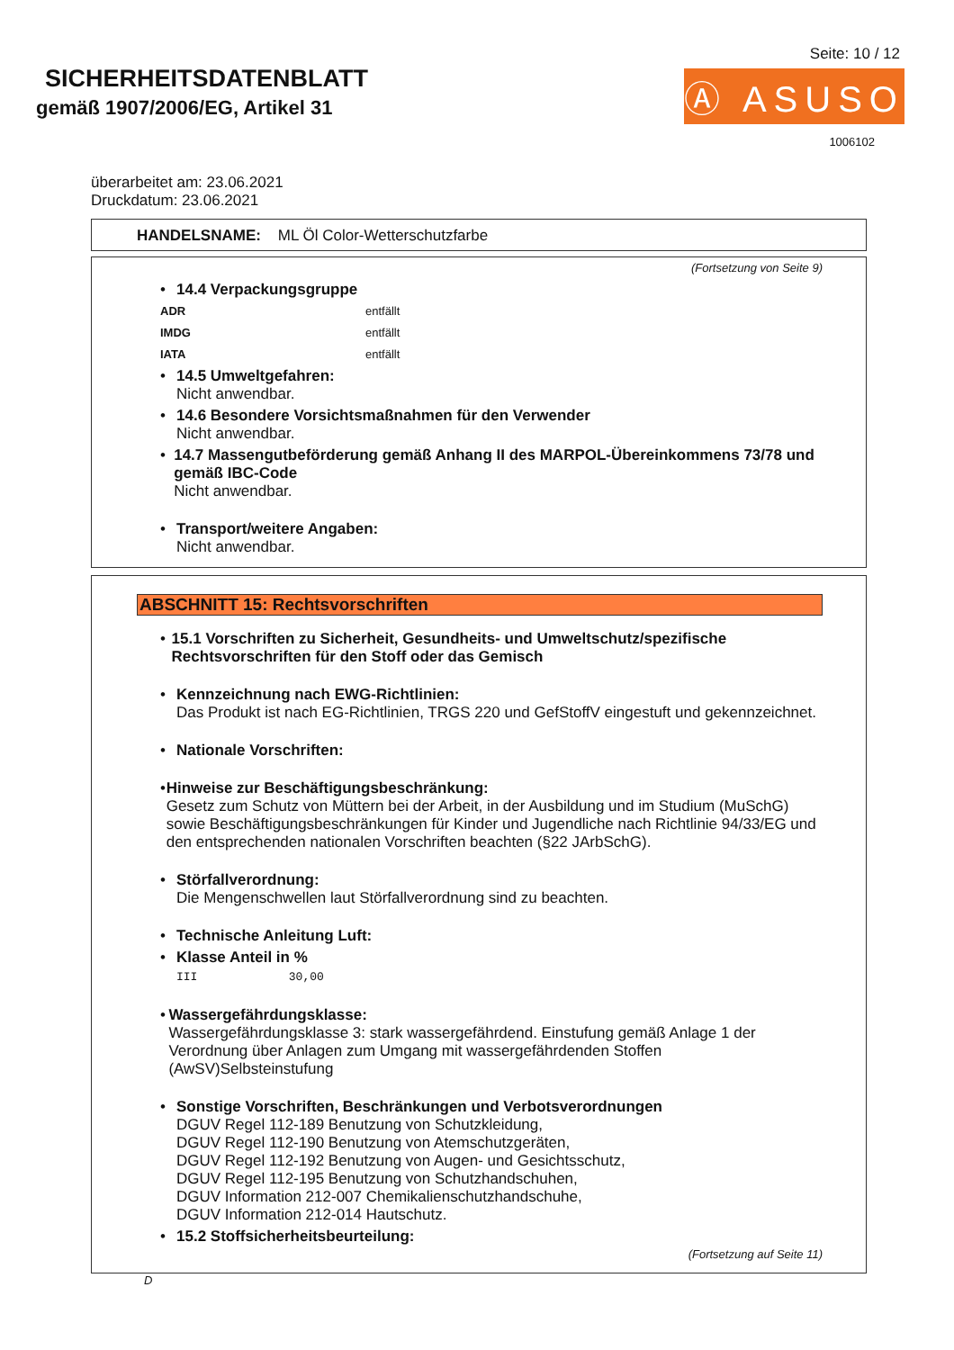SICHERHEITSDATENBLATT
gemäß 1907/2006/EG, Artikel 31
Seite: 10 / 12
Ⓐ ASUSO
1006102
überarbeitet am: 23.06.2021
Druckdatum: 23.06.2021
HANDELSNAME: ML Öl Color-Wetterschutzfarbe
(Fortsetzung von Seite 9)
• 14.4 Verpackungsgruppe
ADR entfällt
IMDG entfällt
IATA entfällt
• 14.5 Umweltgefahren:
Nicht anwendbar.
• 14.6 Besondere Vorsichtsmaßnahmen für den Verwender
Nicht anwendbar.
• 14.7 Massengutbeförderung gemäß Anhang II des MARPOL-Übereinkommens 73/78 und gemäß IBC-Code
Nicht anwendbar.
• Transport/weitere Angaben:
Nicht anwendbar.
ABSCHNITT 15: Rechtsvorschriften
• 15.1 Vorschriften zu Sicherheit, Gesundheits- und Umweltschutz/spezifische Rechtsvorschriften für den Stoff oder das Gemisch
• Kennzeichnung nach EWG-Richtlinien:
Das Produkt ist nach EG-Richtlinien, TRGS 220 und GefStoffV eingestuft und gekennzeichnet.
• Nationale Vorschriften:
• Hinweise zur Beschäftigungsbeschränkung:
Gesetz zum Schutz von Müttern bei der Arbeit, in der Ausbildung und im Studium (MuSchG) sowie Beschäftigungsbeschränkungen für Kinder und Jugendliche nach Richtlinie 94/33/EG und den entsprechenden nationalen Vorschriften beachten (§22 JArbSchG).
• Störfallverordnung:
Die Mengenschwellen laut Störfallverordnung sind zu beachten.
• Technische Anleitung Luft:
• Klasse Anteil in %
III 30,00
• Wassergefährdungsklasse:
Wassergefährdungsklasse 3: stark wassergefährdend. Einstufung gemäß Anlage 1 der Verordnung über Anlagen zum Umgang mit wassergefährdenden Stoffen (AwSV)Selbsteinstufung
• Sonstige Vorschriften, Beschränkungen und Verbotsverordnungen
DGUV Regel 112-189 Benutzung von Schutzkleidung,
DGUV Regel 112-190 Benutzung von Atemschutzgeräten,
DGUV Regel 112-192 Benutzung von Augen- und Gesichtsschutz,
DGUV Regel 112-195 Benutzung von Schutzhandschuhen,
DGUV Information 212-007 Chemikalienschutzhandschuhe,
DGUV Information 212-014 Hautschutz.
• 15.2 Stoffsicherheitsbeurteilung:
(Fortsetzung auf Seite 11)
D